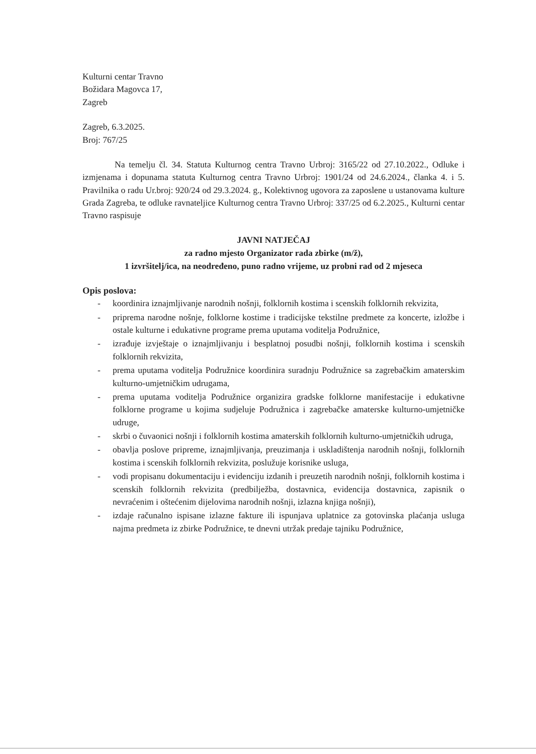Kulturni centar Travno
Božidara Magovca 17,
Zagreb
Zagreb, 6.3.2025.
Broj: 767/25
Na temelju čl. 34. Statuta Kulturnog centra Travno Urbroj: 3165/22 od 27.10.2022., Odluke i izmjenama i dopunama statuta Kulturnog centra Travno Urbroj: 1901/24 od 24.6.2024., članka 4. i 5. Pravilnika o radu Ur.broj: 920/24 od 29.3.2024. g., Kolektivnog ugovora za zaposlene u ustanovama kulture Grada Zagreba, te odluke ravnateljice Kulturnog centra Travno Urbroj: 337/25 od 6.2.2025., Kulturni centar Travno raspisuje
JAVNI NATJEČAJ
za radno mjesto Organizator rada zbirke (m/ž),
1 izvršitelj/ica, na neodređeno, puno radno vrijeme, uz probni rad od 2 mjeseca
Opis poslova:
- koordinira iznajmljivanje narodnih nošnji, folklornih kostima i scenskih folklornih rekvizita,
- priprema narodne nošnje, folklorne kostime i tradicijske tekstilne predmete za koncerte, izložbe i ostale kulturne i edukativne programe prema uputama voditelja Podružnice,
- izrađuje izvještaje o iznajmljivanju i besplatnoj posudbi nošnji, folklornih kostima i scenskih folklornih rekvizita,
- prema uputama voditelja Podružnice koordinira suradnju Podružnice sa zagrebačkim amaterskim kulturno-umjetničkim udrugama,
- prema uputama voditelja Podružnice organizira gradske folklorne manifestacije i edukativne folklorne programe u kojima sudjeluje Podružnica i zagrebačke amaterske kulturno-umjetničke udruge,
- skrbi o čuvaonici nošnji i folklornih kostima amaterskih folklornih kulturno-umjetničkih udruga,
- obavlja poslove pripreme, iznajmljivanja, preuzimanja i uskladištenja narodnih nošnji, folklornih kostima i scenskih folklornih rekvizita, poslužuje korisnike usluga,
- vodi propisanu dokumentaciju i evidenciju izdanih i preuzetih narodnih nošnji, folklornih kostima i scenskih folklornih rekvizita (predbilježba, dostavnica, evidencija dostavnica, zapisnik o nevraćenim i oštećenim dijelovima narodnih nošnji, izlazna knjiga nošnji),
- izdaje računalno ispisane izlazne fakture ili ispunjava uplatnice za gotovinska plaćanja usluga najma predmeta iz zbirke Podružnice, te dnevni utržak predaje tajniku Podružnice,